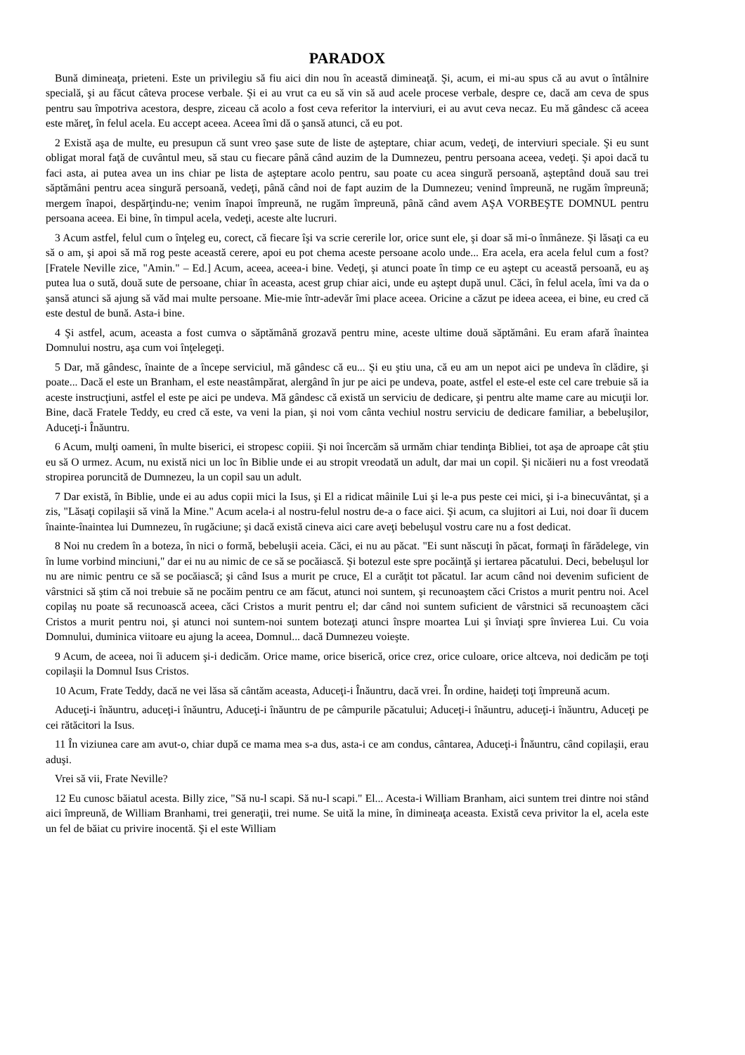PARADOX
Bună dimineaţa, prieteni. Este un privilegiu să fiu aici din nou în această dimineaţă. Şi, acum, ei mi-au spus că au avut o întâlnire specială, şi au făcut câteva procese verbale. Şi ei au vrut ca eu să vin să aud acele procese verbale, despre ce, dacă am ceva de spus pentru sau împotriva acestora, despre, ziceau că acolo a fost ceva referitor la interviuri, ei au avut ceva necaz. Eu mă gândesc că aceea este măreţ, în felul acela. Eu accept aceea. Aceea îmi dă o şansă atunci, că eu pot.
2 Există aşa de multe, eu presupun că sunt vreo şase sute de liste de aşteptare, chiar acum, vedeţi, de interviuri speciale. Şi eu sunt obligat moral faţă de cuvântul meu, să stau cu fiecare până când auzim de la Dumnezeu, pentru persoana aceea, vedeţi. Şi apoi dacă tu faci asta, ai putea avea un ins chiar pe lista de aşteptare acolo pentru, sau poate cu acea singură persoană, aşteptând două sau trei săptămâni pentru acea singură persoană, vedeţi, până când noi de fapt auzim de la Dumnezeu; venind împreună, ne rugăm împreună; mergem înapoi, despărţindu-ne; venim înapoi împreună, ne rugăm împreună, până când avem AŞA VORBEŞTE DOMNUL pentru persoana aceea. Ei bine, în timpul acela, vedeţi, aceste alte lucruri.
3 Acum astfel, felul cum o înţeleg eu, corect, că fiecare îşi va scrie cererile lor, orice sunt ele, şi doar să mi-o înmâneze. Şi lăsaţi ca eu să o am, şi apoi să mă rog peste această cerere, apoi eu pot chema aceste persoane acolo unde... Era acela, era acela felul cum a fost? [Fratele Neville zice, "Amin." – Ed.] Acum, aceea, aceea-i bine. Vedeţi, şi atunci poate în timp ce eu aştept cu această persoană, eu aş putea lua o sută, două sute de persoane, chiar în aceasta, acest grup chiar aici, unde eu aştept după unul. Căci, în felul acela, îmi va da o şansă atunci să ajung să văd mai multe persoane. Mie-mie într-adevăr îmi place aceea. Oricine a căzut pe ideea aceea, ei bine, eu cred că este destul de bună. Asta-i bine.
4 Şi astfel, acum, aceasta a fost cumva o săptămână grozavă pentru mine, aceste ultime două săptămâni. Eu eram afară înaintea Domnului nostru, aşa cum voi înţelegeţi.
5 Dar, mă gândesc, înainte de a începe serviciul, mă gândesc că eu... Şi eu ştiu una, că eu am un nepot aici pe undeva în clădire, şi poate... Dacă el este un Branham, el este neastâmpărat, alergând în jur pe aici pe undeva, poate, astfel el este-el este cel care trebuie să ia aceste instrucţiuni, astfel el este pe aici pe undeva. Mă gândesc că există un serviciu de dedicare, şi pentru alte mame care au micuţii lor. Bine, dacă Fratele Teddy, eu cred că este, va veni la pian, şi noi vom cânta vechiul nostru serviciu de dedicare familiar, a bebeluşilor, Aduceţi-i Înăuntru.
6 Acum, mulţi oameni, în multe biserici, ei stropesc copiii. Şi noi încercăm să urmăm chiar tendinţa Bibliei, tot aşa de aproape cât ştiu eu să O urmez. Acum, nu există nici un loc în Biblie unde ei au stropit vreodată un adult, dar mai un copil. Şi nicăieri nu a fost vreodată stropirea poruncită de Dumnezeu, la un copil sau un adult.
7 Dar există, în Biblie, unde ei au adus copii mici la Isus, şi El a ridicat mâinile Lui şi le-a pus peste cei mici, şi i-a binecuvântat, şi a zis, "Lăsaţi copilaşii să vină la Mine." Acum acela-i al nostru-felul nostru de-a o face aici. Şi acum, ca slujitori ai Lui, noi doar îi ducem înainte-înaintea lui Dumnezeu, în rugăciune; şi dacă există cineva aici care aveţi bebeluşul vostru care nu a fost dedicat.
8 Noi nu credem în a boteza, în nici o formă, bebeluşii aceia. Căci, ei nu au păcat. "Ei sunt născuţi în păcat, formaţi în fărădelege, vin în lume vorbind minciuni," dar ei nu au nimic de ce să se pocăiască. Şi botezul este spre pocăinţă şi iertarea păcatului. Deci, bebeluşul lor nu are nimic pentru ce să se pocăiască; şi când Isus a murit pe cruce, El a curăţit tot păcatul. Iar acum când noi devenim suficient de vârstnici să ştim că noi trebuie să ne pocăim pentru ce am făcut, atunci noi suntem, şi recunoaştem căci Cristos a murit pentru noi. Acel copilaş nu poate să recunoască aceea, căci Cristos a murit pentru el; dar când noi suntem suficient de vârstnici să recunoaştem căci Cristos a murit pentru noi, şi atunci noi suntem-noi suntem botezaţi atunci înspre moartea Lui şi înviaţi spre învierea Lui. Cu voia Domnului, duminica viitoare eu ajung la aceea, Domnul... dacă Dumnezeu voieşte.
9 Acum, de aceea, noi îi aducem şi-i dedicăm. Orice mame, orice biserică, orice crez, orice culoare, orice altceva, noi dedicăm pe toţi copilaşii la Domnul Isus Cristos.
10 Acum, Frate Teddy, dacă ne vei lăsa să cântăm aceasta, Aduceţi-i Înăuntru, dacă vrei. În ordine, haideţi toţi împreună acum.
Aduceţi-i înăuntru, aduceţi-i înăuntru, Aduceţi-i înăuntru de pe câmpurile păcatului; Aduceţi-i înăuntru, aduceţi-i înăuntru, Aduceţi pe cei rătăcitori la Isus.
11 În viziunea care am avut-o, chiar după ce mama mea s-a dus, asta-i ce am condus, cântarea, Aduceţi-i Înăuntru, când copilaşii, erau aduşi.
Vrei să vii, Frate Neville?
12 Eu cunosc băiatul acesta. Billy zice, "Să nu-l scapi. Să nu-l scapi." El... Acesta-i William Branham, aici suntem trei dintre noi stând aici împreună, de William Branhami, trei generaţii, trei nume. Se uită la mine, în dimineaţa aceasta. Există ceva privitor la el, acela este un fel de băiat cu privire inocentă. Şi el este William